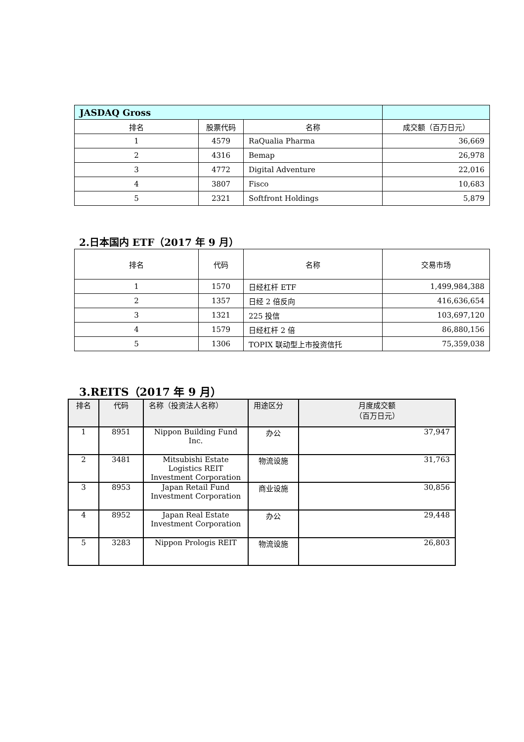| JASDAQ Gross | | | |
| 排名 | 股票代码 | 名称 | 成交额（百万日元） |
| 1 | 4579 | RaQualia Pharma | 36,669 |
| 2 | 4316 | Bemap | 26,978 |
| 3 | 4772 | Digital Adventure | 22,016 |
| 4 | 3807 | Fisco | 10,683 |
| 5 | 2321 | Softfront Holdings | 5,879 |
2.日本国内 ETF（2017 年 9 月）
| 排名 | 代码 | 名称 | 交易市场 |
| --- | --- | --- | --- |
| 1 | 1570 | 日经杠杆 ETF | 1,499,984,388 |
| 2 | 1357 | 日经 2 倍反向 | 416,636,654 |
| 3 | 1321 | 225 投信 | 103,697,120 |
| 4 | 1579 | 日经杠杆 2 倍 | 86,880,156 |
| 5 | 1306 | TOPIX 联动型上市投资信托 | 75,359,038 |
3.REITS（2017 年 9 月）
| 排名 | 代码 | 名称（投资法人名称） | 用途区分 | 月度成交额 （百万日元） |
| --- | --- | --- | --- | --- |
| 1 | 8951 | Nippon Building Fund Inc. | 办公 | 37,947 |
| 2 | 3481 | Mitsubishi Estate Logistics REIT Investment Corporation | 物流设施 | 31,763 |
| 3 | 8953 | Japan Retail Fund Investment Corporation | 商业设施 | 30,856 |
| 4 | 8952 | Japan Real Estate Investment Corporation | 办公 | 29,448 |
| 5 | 3283 | Nippon Prologis REIT | 物流设施 | 26,803 |